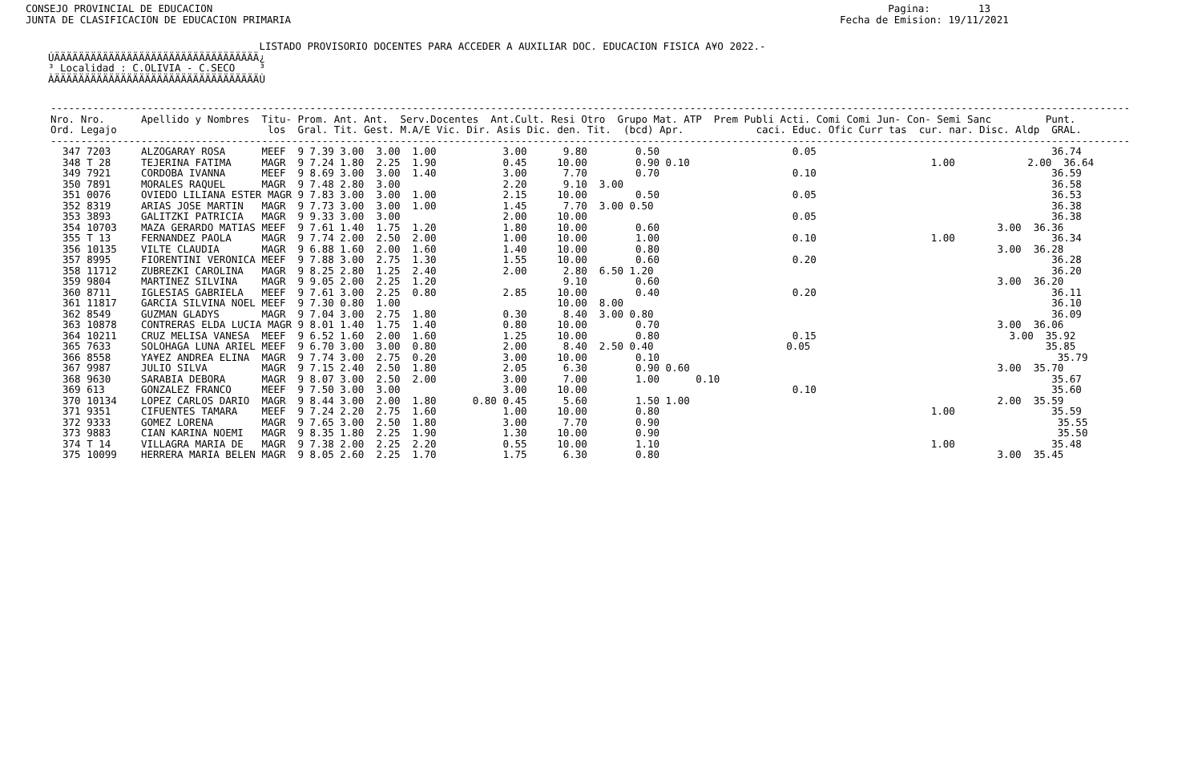CONSEJO PROVINCIAL DE EDUCACION                                                                                                                Pagina:        13
JUNTA DE CLASIFICACION DE EDUCACION PRIMARIA                                                                                           Fecha de Emision: 19/11/2021
                                   LISTADO PROVISORIO DOCENTES PARA ACCEDER A AUXILIAR DOC. EDUCACION FISICA A¥O 2022.-
ÚÄÄÄÄÄÄÄÄÄÄÄÄÄÄÄÄÄÄÄÄÄÄÄÄÄÄÄÄÄÄÄÄÄÄ¿
³ Localidad : C.OLIVIA - C.SECO    ³
ÀÄÄÄÄÄÄÄÄÄÄÄÄÄÄÄÄÄÄÄÄÄÄÄÄÄÄÄÄÄÄÄÄÄÄÙ
| ----------------------------------------------------------------------------------------------------------------------------------------------------------------------------------- Nro. Nro. Apellido y Nombres Titu- Prom. Ant. Ant. Serv.Docentes Ant.Cult. Resi Otro Grupo Mat. ATP Prem Publi Acti. Comi Comi Jun- Con- Semi Sanc Punt. Ord. Legajo los Gral. Tit. Gest. M.A/E Vic. Dir. Asis Dic. den. Tit. (bcd) Apr. caci. Educ. Ofic Curr tas cur. nar. Disc. Aldp GRAL. ----------------------------------------------------------------------------------------------------------------------------------------------------------------------------------- 347 7203 ALZOGARAY ROSA MEEF 9 7.39 3.00 3.00 1.00 3.00 9.80 0.50 0.05 36.74 348 T 28 TEJERINA FATIMA MAGR 9 7.24 1.80 2.25 1.90 0.45 10.00 0.90 0.10 1.00 2.00 36.64 349 7921 CORDOBA IVANNA MEEF 9 8.69 3.00 3.00 1.40 3.00 7.70 0.70 0.10 36.59 350 7891 MORALES RAQUEL MAGR 9 7.48 2.80 3.00 2.20 9.10 3.00 36.58 351 0076 OVIEDO LILIANA ESTER MAGR 9 7.83 3.00 3.00 1.00 2.15 10.00 0.50 0.05 36.53 352 8319 ARIAS JOSE MARTIN MAGR 9 7.73 3.00 3.00 1.00 1.45 7.70 3.00 0.50 36.38 353 3893 GALITZKI PATRICIA MAGR 9 9.33 3.00 3.00 2.00 10.00 0.05 36.38 354 10703 MAZA GERARDO MATIAS MEEF 9 7.61 1.40 1.75 1.20 1.80 10.00 0.60 3.00 36.36 355 T 13 FERNANDEZ PAOLA MAGR 9 7.74 2.00 2.50 2.00 1.00 10.00 1.00 0.10 1.00 36.34 356 10135 VILTE CLAUDIA MAGR 9 6.88 1.60 2.00 1.60 1.40 10.00 0.80 3.00 36.28 357 8995 FIORENTINI VERONICA MEEF 9 7.88 3.00 2.75 1.30 1.55 10.00 0.60 0.20 36.28 358 11712 ZUBREZKI CAROLINA MAGR 9 8.25 2.80 1.25 2.40 2.00 2.80 6.50 1.20 36.20 359 9804 MARTINEZ SILVINA MAGR 9 9.05 2.00 2.25 1.20 9.10 0.60 3.00 36.20 360 8711 IGLESIAS GABRIELA MEEF 9 7.61 3.00 2.25 0.80 2.85 10.00 0.40 0.20 36.11 361 11817 GARCIA SILVINA NOEL MEEF 9 7.30 0.80 1.00 10.00 8.00 36.10 362 8549 GUZMAN GLADYS MAGR 9 7.04 3.00 2.75 1.80 0.30 8.40 3.00 0.80 36.09 363 10878 CONTRERAS ELDA LUCIA MAGR 9 8.01 1.40 1.75 1.40 0.80 10.00 0.70 3.00 36.06 364 10211 CRUZ MELISA VANESA MEEF 9 6.52 1.60 2.00 1.60 1.25 10.00 0.80 0.15 3.00 35.92 365 7633 SOLOHAGA LUNA ARIEL MEEF 9 6.70 3.00 3.00 0.80 2.00 8.40 2.50 0.40 0.05 35.85 366 8558 YA¥EZ ANDREA ELINA MAGR 9 7.74 3.00 2.75 0.20 3.00 10.00 0.10 35.79 367 9987 JULIO SILVA MAGR 9 7.15 2.40 2.50 1.80 2.05 6.30 0.90 0.60 3.00 35.70 368 9630 SARABIA DEBORA MAGR 9 8.07 3.00 2.50 2.00 3.00 7.00 1.00 0.10 35.67 369 613 GONZALEZ FRANCO MEEF 9 7.50 3.00 3.00 3.00 10.00 0.10 35.60 370 10134 LOPEZ CARLOS DARIO MAGR 9 8.44 3.00 2.00 1.80 0.80 0.45 5.60 1.50 1.00 2.00 35.59 371 9351 CIFUENTES TAMARA MEEF 9 7.24 2.20 2.75 1.60 1.00 10.00 0.80 1.00 35.59 372 9333 GOMEZ LORENA MAGR 9 7.65 3.00 2.50 1.80 3.00 7.70 0.90 35.55 373 9883 CIAN KARINA NOEMI MAGR 9 8.35 1.80 2.25 1.90 1.30 10.00 0.90 35.50 374 T 14 VILLAGRA MARIA DE MAGR 9 7.38 2.00 2.25 2.20 0.55 10.00 1.10 1.00 35.48 375 10099 HERRERA MARIA BELEN MAGR 9 8.05 2.60 2.25 1.70 1.75 6.30 0.80 3.00 35.45 |